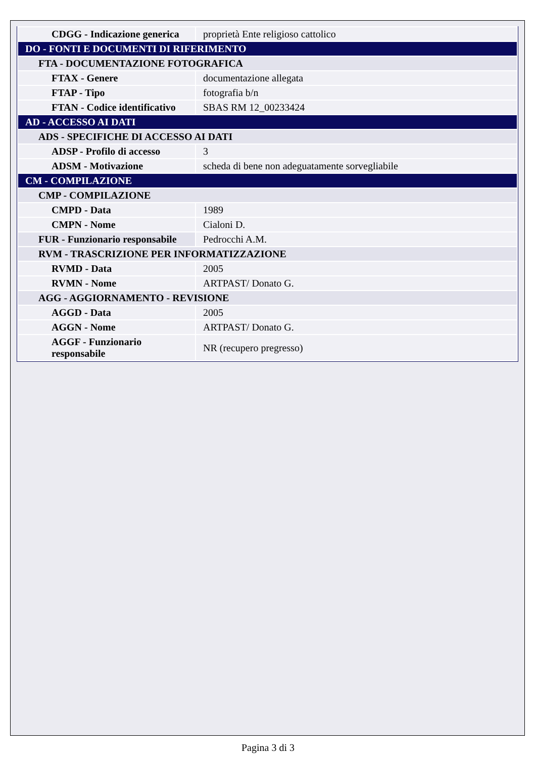| CDGG - Indicazione generica | proprietà Ente religioso cattolico |
| DO - FONTI E DOCUMENTI DI RIFERIMENTO | |
| FTA - DOCUMENTAZIONE FOTOGRAFICA | |
| FTAX - Genere | documentazione allegata |
| FTAP - Tipo | fotografia b/n |
| FTAN - Codice identificativo | SBAS RM 12_00233424 |
| AD - ACCESSO AI DATI | |
| ADS - SPECIFICHE DI ACCESSO AI DATI | |
| ADSP - Profilo di accesso | 3 |
| ADSM - Motivazione | scheda di bene non adeguatamente sorvegliabile |
| CM - COMPILAZIONE | |
| CMP - COMPILAZIONE | |
| CMPD - Data | 1989 |
| CMPN - Nome | Cialoni D. |
| FUR - Funzionario responsabile | Pedrocchi A.M. |
| RVM - TRASCRIZIONE PER INFORMATIZZAZIONE | |
| RVMD - Data | 2005 |
| RVMN - Nome | ARTPAST/ Donato G. |
| AGG - AGGIORNAMENTO - REVISIONE | |
| AGGD - Data | 2005 |
| AGGN - Nome | ARTPAST/ Donato G. |
| AGGF - Funzionario responsabile | NR (recupero pregresso) |
Pagina 3 di 3